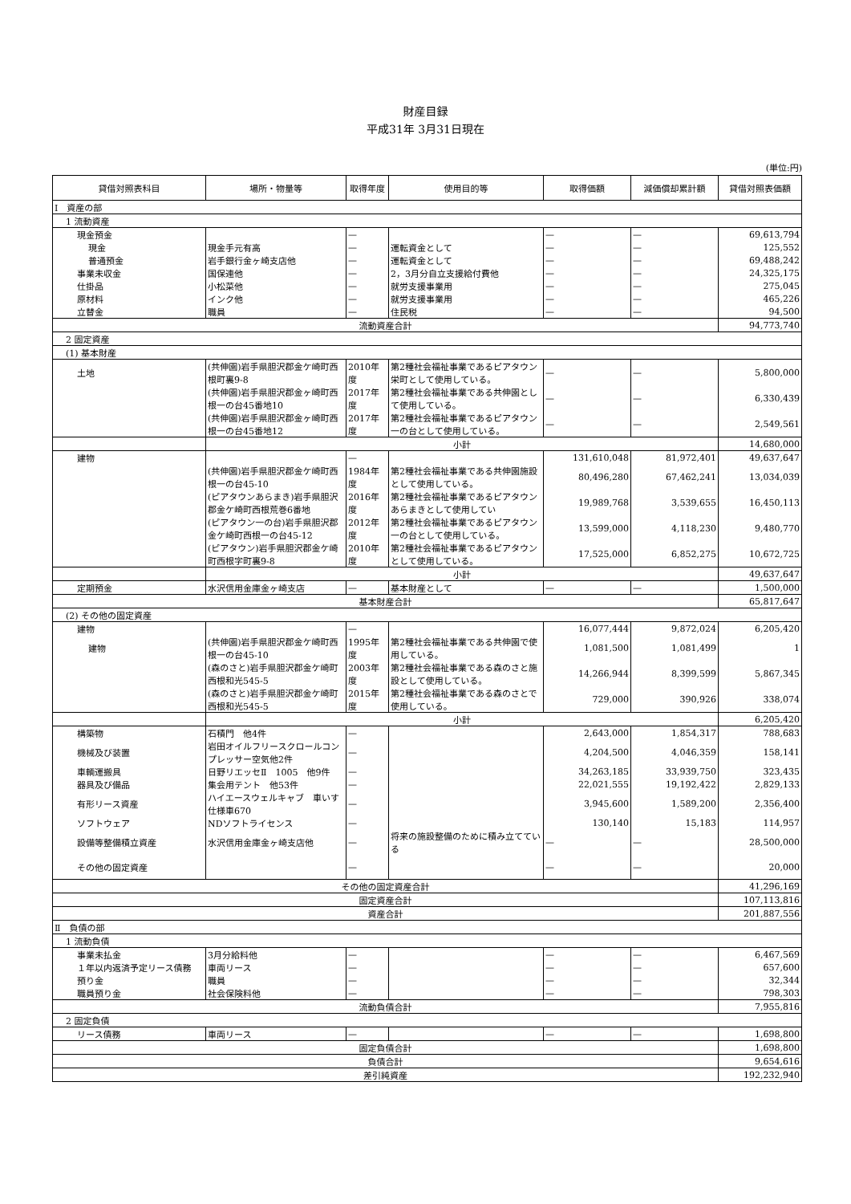財産目録
平成31年 3月31日現在
(単位:円)
| 貸借対照表科目 | 場所・物量等 | 取得年度 | 使用目的等 | 取得価額 | 減価償却累計額 | 貸借対照表価額 |
| --- | --- | --- | --- | --- | --- | --- |
| Ⅰ 資産の部 | | | | | | |
| 1 流動資産 | | | | | | |
| 現金預金 | | — | | — | — | 69,613,794 |
| 現金 | 現金手元有高 | — | 運転資金として | — | — | 125,552 |
| 普通預金 | 岩手銀行金ヶ崎支店他 | — | 運転資金として | — | — | 69,488,242 |
| 事業未収金 | 国保連他 | — | 2，3月分自立支援給付費他 | — | — | 24,325,175 |
| 仕掛品 | 小松菜他 | — | 就労支援事業用 | — | — | 275,045 |
| 原材料 | インク他 | — | 就労支援事業用 | — | — | 465,226 |
| 立替金 | 職員 | — | 住民税 | — | — | 94,500 |
| 流動資産合計 | | | | | | 94,773,740 |
| 2 固定資産 | | | | | | |
| (1) 基本財産 | | | | | | |
| 土地 | (共伸園)岩手県胆沢郡金ケ崎町西根町裏9-8 | 2010年度 | 第2種社会福祉事業であるピアタウン栄町として使用している。 | — | — | 5,800,000 |
| | (共伸園)岩手県胆沢郡金ヶ崎町西根一の台45番地10 | 2017年度 | 第2種社会福祉事業である共伸園として使用している。 | — | — | 6,330,439 |
| | (共伸園)岩手県胆沢郡金ヶ崎町西根一の台45番地12 | 2017年度 | 第2種社会福祉事業であるピアタウン一の台として使用している。 | — | — | 2,549,561 |
| | 小計 | | | | | 14,680,000 |
| 建物 | | — | | 131,610,048 | 81,972,401 | 49,637,647 |
| | (共伸園)岩手県胆沢郡金ケ崎町西根一の台45-10 | 1984年度 | 第2種社会福祉事業である共伸園施設として使用している。 | 80,496,280 | 67,462,241 | 13,034,039 |
| | (ピアタウンあらまき)岩手県胆沢郡金ケ崎町西根荒巻6番地 | 2016年度 | 第2種社会福祉事業であるピアタウンあらまきとして使用してい | 19,989,768 | 3,539,655 | 16,450,113 |
| | (ピアタウン一の台)岩手県胆沢郡金ケ崎町西根一の台45-12 | 2012年度 | 第2種社会福祉事業であるピアタウン一の台として使用している。 | 13,599,000 | 4,118,230 | 9,480,770 |
| | (ピアタウン)岩手県胆沢郡金ケ崎町西根字町裏9-8 | 2010年度 | 第2種社会福祉事業であるピアタウンとして使用している。 | 17,525,000 | 6,852,275 | 10,672,725 |
| | 小計 | | | | | 49,637,647 |
| 定期預金 | 水沢信用金庫金ヶ崎支店 | — | 基本財産として | — | — | 1,500,000 |
| 基本財産合計 | | | | | | 65,817,647 |
| (2) その他の固定資産 | | | | | | |
| 建物 | | — | | 16,077,444 | 9,872,024 | 6,205,420 |
| 建物 | (共伸園)岩手県胆沢郡金ケ崎町西根一の台45-10 | 1995年度 | 第2種社会福祉事業である共伸園で使用している。 | 1,081,500 | 1,081,499 | 1 |
| | (森のさと)岩手県胆沢郡金ケ崎町西根和光545-5 | 2003年度 | 第2種社会福祉事業である森のさと施設として使用している。 | 14,266,944 | 8,399,599 | 5,867,345 |
| | (森のさと)岩手県胆沢郡金ケ崎町西根和光545-5 | 2015年度 | 第2種社会福祉事業である森のさとで使用している。 | 729,000 | 390,926 | 338,074 |
| | 小計 | | | | | 6,205,420 |
| 構築物 | 石積門 他4件 | — | | 2,643,000 | 1,854,317 | 788,683 |
| 機械及び装置 | 岩田オイルフリースクロールコンプレッサー空気他2件 | — | | 4,204,500 | 4,046,359 | 158,141 |
| 車輌運搬具 | 日野リエッセⅡ 1005 他9件 | — | | 34,263,185 | 33,939,750 | 323,435 |
| 器具及び備品 | 集会用テント 他53件 | — | | 22,021,555 | 19,192,422 | 2,829,133 |
| 有形リース資産 | ハイエースウェルキャブ 車いす仕様車670 | — | | 3,945,600 | 1,589,200 | 2,356,400 |
| ソフトウェア | NDソフトライセンス | — | | 130,140 | 15,183 | 114,957 |
| 設備等整備積立資産 | 水沢信用金庫金ヶ崎支店他 | — | 将来の施設整備のために積み立てている | — | — | 28,500,000 |
| その他の固定資産 | | — | | — | — | 20,000 |
| その他の固定資産合計 | | | | | | 41,296,169 |
| 固定資産合計 | | | | | | 107,113,816 |
| 資産合計 | | | | | | 201,887,556 |
| Ⅱ 負債の部 | | | | | | |
| 1 流動負債 | | | | | | |
| 事業未払金 | 3月分給料他 | — | | — | — | 6,467,569 |
| １年以内返済予定リース債務 | 車両リース | — | | — | — | 657,600 |
| 預り金 | 職員 | — | | — | — | 32,344 |
| 職員預り金 | 社会保険料他 | — | | — | — | 798,303 |
| 流動負債合計 | | | | | | 7,955,816 |
| 2 固定負債 | | | | | | |
| リース債務 | 車両リース | — | | — | — | 1,698,800 |
| 固定負債合計 | | | | | | 1,698,800 |
| 負債合計 | | | | | | 9,654,616 |
| 差引純資産 | | | | | | 192,232,940 |